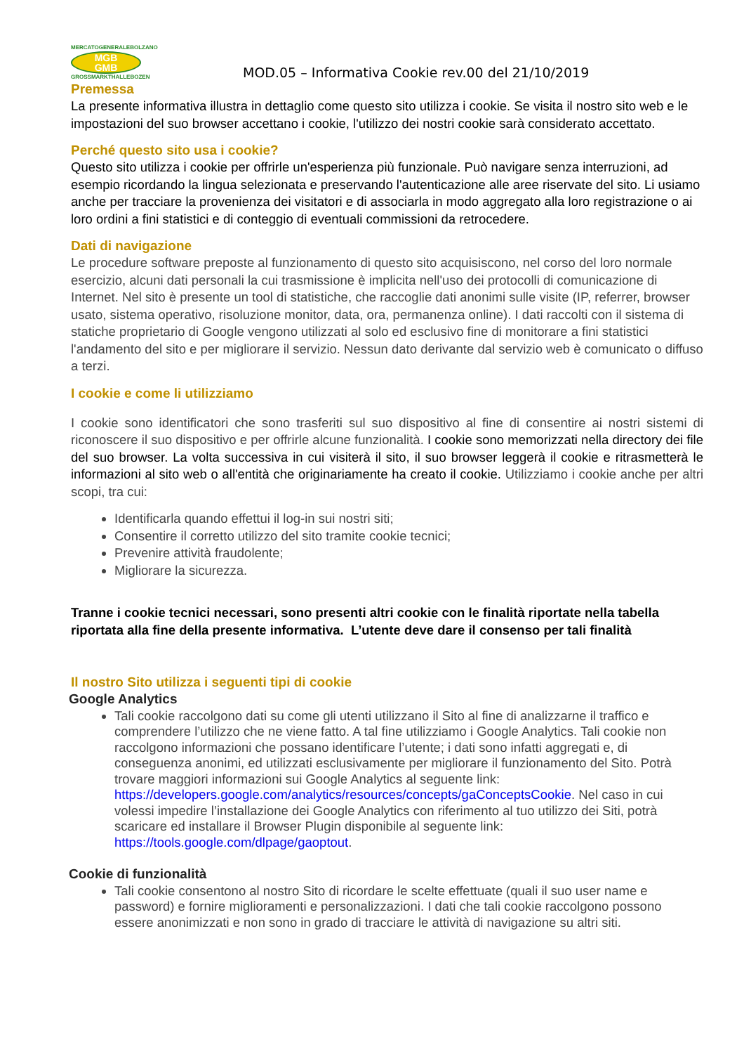MERCATOGENERALEBOLZANO
MGB
GMB
GROSSMARKTHALLEBOZEN
MOD.05 – Informativa Cookie rev.00 del 21/10/2019
Premessa
La presente informativa illustra in dettaglio come questo sito utilizza i cookie. Se visita il nostro sito web e le impostazioni del suo browser accettano i cookie, l'utilizzo dei nostri cookie sarà considerato accettato.
Perché questo sito usa i cookie?
Questo sito utilizza i cookie per offrirle un'esperienza più funzionale. Può navigare senza interruzioni, ad esempio ricordando la lingua selezionata e preservando l'autenticazione alle aree riservate del sito. Li usiamo anche per tracciare la provenienza dei visitatori e di associarla in modo aggregato alla loro registrazione o ai loro ordini a fini statistici e di conteggio di eventuali commissioni da retrocedere.
Dati di navigazione
Le procedure software preposte al funzionamento di questo sito acquisiscono, nel corso del loro normale esercizio, alcuni dati personali la cui trasmissione è implicita nell'uso dei protocolli di comunicazione di Internet. Nel sito è presente un tool di statistiche, che raccoglie dati anonimi sulle visite (IP, referrer, browser usato, sistema operativo, risoluzione monitor, data, ora, permanenza online). I dati raccolti con il sistema di statiche proprietario di Google vengono utilizzati al solo ed esclusivo fine di monitorare a fini statistici l'andamento del sito e per migliorare il servizio. Nessun dato derivante dal servizio web è comunicato o diffuso a terzi.
I cookie e come li utilizziamo
I cookie sono identificatori che sono trasferiti sul suo dispositivo al fine di consentire ai nostri sistemi di riconoscere il suo dispositivo e per offrirle alcune funzionalità. I cookie sono memorizzati nella directory dei file del suo browser. La volta successiva in cui visiterà il sito, il suo browser leggerà il cookie e ritrasmetterà le informazioni al sito web o all'entità che originariamente ha creato il cookie. Utilizziamo i cookie anche per altri scopi, tra cui:
Identificarla quando effettui il log-in sui nostri siti;
Consentire il corretto utilizzo del sito tramite cookie tecnici;
Prevenire attività fraudolente;
Migliorare la sicurezza.
Tranne i cookie tecnici necessari, sono presenti altri cookie con le finalità riportate nella tabella riportata alla fine della presente informativa. L’utente deve dare il consenso per tali finalità
Il nostro Sito utilizza i seguenti tipi di cookie
Google Analytics
Tali cookie raccolgono dati su come gli utenti utilizzano il Sito al fine di analizzarne il traffico e comprendere l’utilizzo che ne viene fatto. A tal fine utilizziamo i Google Analytics. Tali cookie non raccolgono informazioni che possano identificare l’utente; i dati sono infatti aggregati e, di conseguenza anonimi, ed utilizzati esclusivamente per migliorare il funzionamento del Sito. Potrà trovare maggiori informazioni sui Google Analytics al seguente link: https://developers.google.com/analytics/resources/concepts/gaConceptsCookie. Nel caso in cui volessi impedire l’installazione dei Google Analytics con riferimento al tuo utilizzo dei Siti, potrà scaricare ed installare il Browser Plugin disponibile al seguente link: https://tools.google.com/dlpage/gaoptout.
Cookie di funzionalità
Tali cookie consentono al nostro Sito di ricordare le scelte effettuate (quali il suo user name e password) e fornire miglioramenti e personalizzazioni. I dati che tali cookie raccolgono possono essere anonimizzati e non sono in grado di tracciare le attività di navigazione su altri siti.